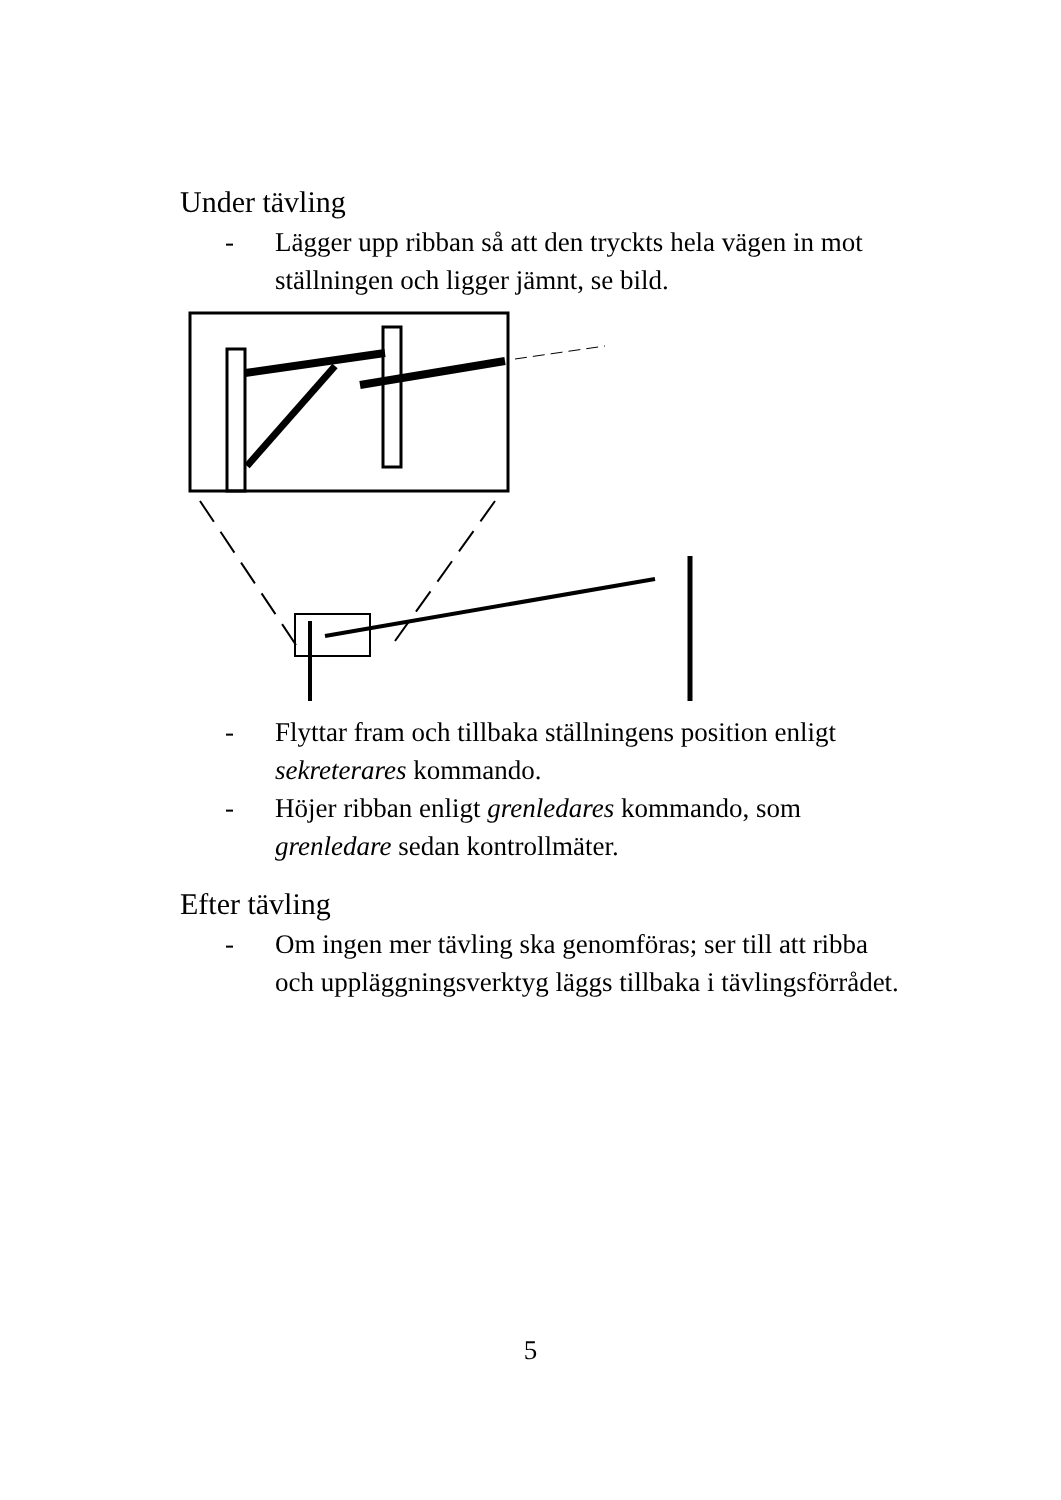Under tävling
- Lägger upp ribban så att den tryckts hela vägen in mot ställningen och ligger jämnt, se bild.
- Flyttar fram och tillbaka ställningens position enligt sekreterares kommando.
- Höjer ribban enligt grenledares kommando, som grenledare sedan kontrollmäter.
Efter tävling
- Om ingen mer tävling ska genomföras; ser till att ribba och uppläggningsverktyg läggs tillbaka i tävlingsförrådet.
5